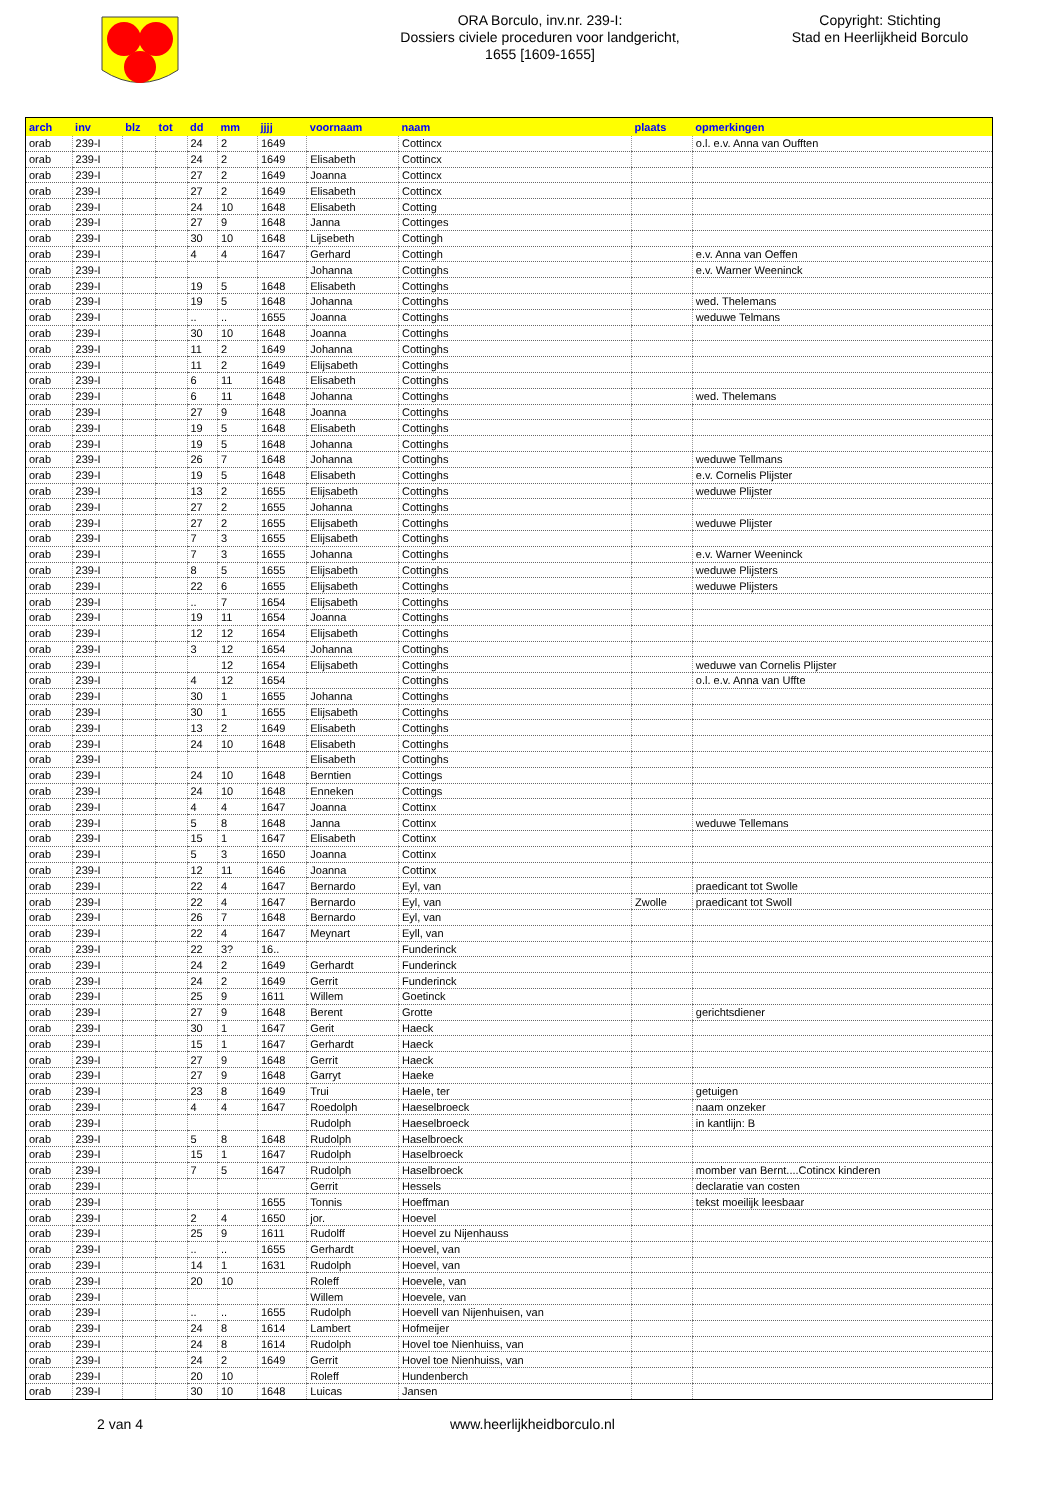ORA Borculo, inv.nr. 239-I:
Dossiers civiele proceduren voor landgericht,
1655 [1609-1655]
Copyright: Stichting
Stad en Heerlijkheid Borculo
| arch | inv | blz | tot | dd | mm | jjjj | voornaam | naam | plaats | opmerkingen |
| --- | --- | --- | --- | --- | --- | --- | --- | --- | --- | --- |
| orab | 239-I | | | 24 | 2 | 1649 | | Cottincx | | o.l. e.v. Anna van Oufften |
| orab | 239-I | | | 24 | 2 | 1649 | Elisabeth | Cottincx | | |
| orab | 239-I | | | 27 | 2 | 1649 | Joanna | Cottincx | | |
| orab | 239-I | | | 27 | 2 | 1649 | Elisabeth | Cottincx | | |
| orab | 239-I | | | 24 | 10 | 1648 | Elisabeth | Cotting | | |
| orab | 239-I | | | 27 | 9 | 1648 | Janna | Cottinges | | |
| orab | 239-I | | | 30 | 10 | 1648 | Lijsebeth | Cottingh | | |
| orab | 239-I | | | 4 | 4 | 1647 | Gerhard | Cottingh | | e.v. Anna van Oeffen |
| orab | 239-I | | | | | | Johanna | Cottinghs | | e.v. Warner Weeninck |
| orab | 239-I | | | 19 | 5 | 1648 | Elisabeth | Cottinghs | | |
| orab | 239-I | | | 19 | 5 | 1648 | Johanna | Cottinghs | | wed. Thelemans |
| orab | 239-I | | | .. | .. | 1655 | Joanna | Cottinghs | | weduwe Telmans |
| orab | 239-I | | | 30 | 10 | 1648 | Joanna | Cottinghs | | |
| orab | 239-I | | | 11 | 2 | 1649 | Johanna | Cottinghs | | |
| orab | 239-I | | | 11 | 2 | 1649 | Elijsabeth | Cottinghs | | |
| orab | 239-I | | | 6 | 11 | 1648 | Elisabeth | Cottinghs | | |
| orab | 239-I | | | 6 | 11 | 1648 | Johanna | Cottinghs | | wed. Thelemans |
| orab | 239-I | | | 27 | 9 | 1648 | Joanna | Cottinghs | | |
| orab | 239-I | | | 19 | 5 | 1648 | Elisabeth | Cottinghs | | |
| orab | 239-I | | | 19 | 5 | 1648 | Johanna | Cottinghs | | |
| orab | 239-I | | | 26 | 7 | 1648 | Johanna | Cottinghs | | weduwe Tellmans |
| orab | 239-I | | | 19 | 5 | 1648 | Elisabeth | Cottinghs | | e.v. Cornelis Plijster |
| orab | 239-I | | | 13 | 2 | 1655 | Elijsabeth | Cottinghs | | weduwe Plijster |
| orab | 239-I | | | 27 | 2 | 1655 | Johanna | Cottinghs | | |
| orab | 239-I | | | 27 | 2 | 1655 | Elijsabeth | Cottinghs | | weduwe Plijster |
| orab | 239-I | | | 7 | 3 | 1655 | Elijsabeth | Cottinghs | | |
| orab | 239-I | | | 7 | 3 | 1655 | Johanna | Cottinghs | | e.v. Warner Weeninck |
| orab | 239-I | | | 8 | 5 | 1655 | Elijsabeth | Cottinghs | | weduwe Plijsters |
| orab | 239-I | | | 22 | 6 | 1655 | Elijsabeth | Cottinghs | | weduwe Plijsters |
| orab | 239-I | | | .. | 7 | 1654 | Elijsabeth | Cottinghs | | |
| orab | 239-I | | | 19 | 11 | 1654 | Joanna | Cottinghs | | |
| orab | 239-I | | | 12 | 12 | 1654 | Elijsabeth | Cottinghs | | |
| orab | 239-I | | | 3 | 12 | 1654 | Johanna | Cottinghs | | |
| orab | 239-I | | | | 12 | 1654 | Elijsabeth | Cottinghs | | weduwe van Cornelis Plijster |
| orab | 239-I | | | 4 | 12 | 1654 | | Cottinghs | | o.l. e.v. Anna van Uffte |
| orab | 239-I | | | 30 | 1 | 1655 | Johanna | Cottinghs | | |
| orab | 239-I | | | 30 | 1 | 1655 | Elijsabeth | Cottinghs | | |
| orab | 239-I | | | 13 | 2 | 1649 | Elisabeth | Cottinghs | | |
| orab | 239-I | | | 24 | 10 | 1648 | Elisabeth | Cottinghs | | |
| orab | 239-I | | | | | | Elisabeth | Cottinghs | | |
| orab | 239-I | | | 24 | 10 | 1648 | Berntien | Cottings | | |
| orab | 239-I | | | 24 | 10 | 1648 | Enneken | Cottings | | |
| orab | 239-I | | | 4 | 4 | 1647 | Joanna | Cottinx | | |
| orab | 239-I | | | 5 | 8 | 1648 | Janna | Cottinx | | weduwe Tellemans |
| orab | 239-I | | | 15 | 1 | 1647 | Elisabeth | Cottinx | | |
| orab | 239-I | | | 5 | 3 | 1650 | Joanna | Cottinx | | |
| orab | 239-I | | | 12 | 11 | 1646 | Joanna | Cottinx | | |
| orab | 239-I | | | 22 | 4 | 1647 | Bernardo | Eyl, van | | praedicant tot Swolle |
| orab | 239-I | | | 22 | 4 | 1647 | Bernardo | Eyl, van | Zwolle | praedicant tot Swoll |
| orab | 239-I | | | 26 | 7 | 1648 | Bernardo | Eyl, van | | |
| orab | 239-I | | | 22 | 4 | 1647 | Meynart | Eyll, van | | |
| orab | 239-I | | | 22 | 3? | 16.. | | Funderinck | | |
| orab | 239-I | | | 24 | 2 | 1649 | Gerhardt | Funderinck | | |
| orab | 239-I | | | 24 | 2 | 1649 | Gerrit | Funderinck | | |
| orab | 239-I | | | 25 | 9 | 1611 | Willem | Goetinck | | |
| orab | 239-I | | | 27 | 9 | 1648 | Berent | Grotte | | gerichtsdiener |
| orab | 239-I | | | 30 | 1 | 1647 | Gerit | Haeck | | |
| orab | 239-I | | | 15 | 1 | 1647 | Gerhardt | Haeck | | |
| orab | 239-I | | | 27 | 9 | 1648 | Gerrit | Haeck | | |
| orab | 239-I | | | 27 | 9 | 1648 | Garryt | Haeke | | |
| orab | 239-I | | | 23 | 8 | 1649 | Trui | Haele, ter | | getuigen |
| orab | 239-I | | | 4 | 4 | 1647 | Roedolph | Haeselbroeck | | naam onzeker |
| orab | 239-I | | | | | | Rudolph | Haeselbroeck | | in kantlijn: B |
| orab | 239-I | | | 5 | 8 | 1648 | Rudolph | Haselbroeck | | |
| orab | 239-I | | | 15 | 1 | 1647 | Rudolph | Haselbroeck | | |
| orab | 239-I | | | 7 | 5 | 1647 | Rudolph | Haselbroeck | | momber van Bernt....Cotincx kinderen |
| orab | 239-I | | | | | | Gerrit | Hessels | | declaratie van costen |
| orab | 239-I | | | | | 1655 | Tonnis | Hoeffman | | tekst moeilijk leesbaar |
| orab | 239-I | | | 2 | 4 | 1650 | jor. | Hoevel | | |
| orab | 239-I | | | 25 | 9 | 1611 | Rudolff | Hoevel zu Nijenhauss | | |
| orab | 239-I | | | .. | .. | 1655 | Gerhardt | Hoevel, van | | |
| orab | 239-I | | | 14 | 1 | 1631 | Rudolph | Hoevel, van | | |
| orab | 239-I | | | 20 | 10 | | Roleff | Hoevele, van | | |
| orab | 239-I | | | | | | Willem | Hoevele, van | | |
| orab | 239-I | | | .. | .. | 1655 | Rudolph | Hoevell van Nijenhuisen, van | | |
| orab | 239-I | | | 24 | 8 | 1614 | Lambert | Hofmeijer | | |
| orab | 239-I | | | 24 | 8 | 1614 | Rudolph | Hovel toe Nienhuiss, van | | |
| orab | 239-I | | | 24 | 2 | 1649 | Gerrit | Hovel toe Nienhuiss, van | | |
| orab | 239-I | | | 20 | 10 | | Roleff | Hundenberch | | |
| orab | 239-I | | | 30 | 10 | 1648 | Luicas | Jansen | | |
2 van 4 www.heerlijkheidborculo.nl